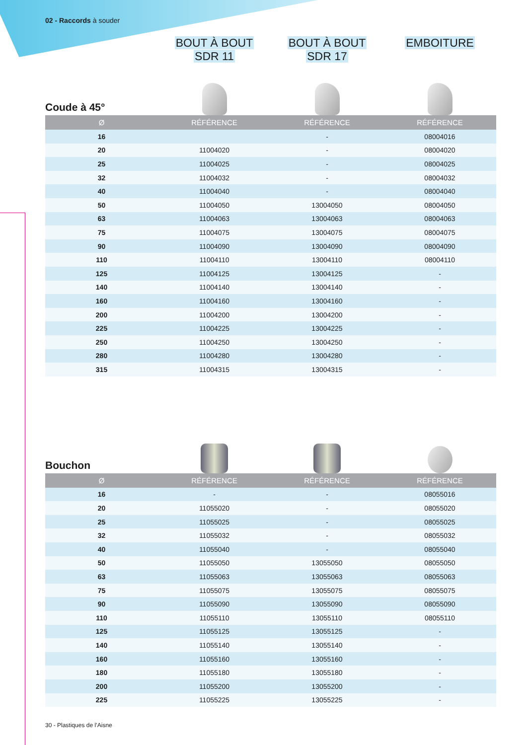02 - Raccords à souder
BOUT À BOUT
SDR 11
BOUT À BOUT
SDR 17
EMBOITURE
Coude à 45°
| Ø | RÉFÉRENCE | RÉFÉRENCE | RÉFÉRENCE |
| --- | --- | --- | --- |
| 16 | | - | 08004016 |
| 20 | 11004020 | - | 08004020 |
| 25 | 11004025 | - | 08004025 |
| 32 | 11004032 | - | 08004032 |
| 40 | 11004040 | - | 08004040 |
| 50 | 11004050 | 13004050 | 08004050 |
| 63 | 11004063 | 13004063 | 08004063 |
| 75 | 11004075 | 13004075 | 08004075 |
| 90 | 11004090 | 13004090 | 08004090 |
| 110 | 11004110 | 13004110 | 08004110 |
| 125 | 11004125 | 13004125 | - |
| 140 | 11004140 | 13004140 | - |
| 160 | 11004160 | 13004160 | - |
| 200 | 11004200 | 13004200 | - |
| 225 | 11004225 | 13004225 | - |
| 250 | 11004250 | 13004250 | - |
| 280 | 11004280 | 13004280 | - |
| 315 | 11004315 | 13004315 | - |
Bouchon
| Ø | RÉFÉRENCE | RÉFÉRENCE | RÉFÉRENCE |
| --- | --- | --- | --- |
| 16 | - | - | 08055016 |
| 20 | 11055020 | - | 08055020 |
| 25 | 11055025 | - | 08055025 |
| 32 | 11055032 | - | 08055032 |
| 40 | 11055040 | - | 08055040 |
| 50 | 11055050 | 13055050 | 08055050 |
| 63 | 11055063 | 13055063 | 08055063 |
| 75 | 11055075 | 13055075 | 08055075 |
| 90 | 11055090 | 13055090 | 08055090 |
| 110 | 11055110 | 13055110 | 08055110 |
| 125 | 11055125 | 13055125 | - |
| 140 | 11055140 | 13055140 | - |
| 160 | 11055160 | 13055160 | - |
| 180 | 11055180 | 13055180 | - |
| 200 | 11055200 | 13055200 | - |
| 225 | 11055225 | 13055225 | - |
30 - Plastiques de l’Aisne